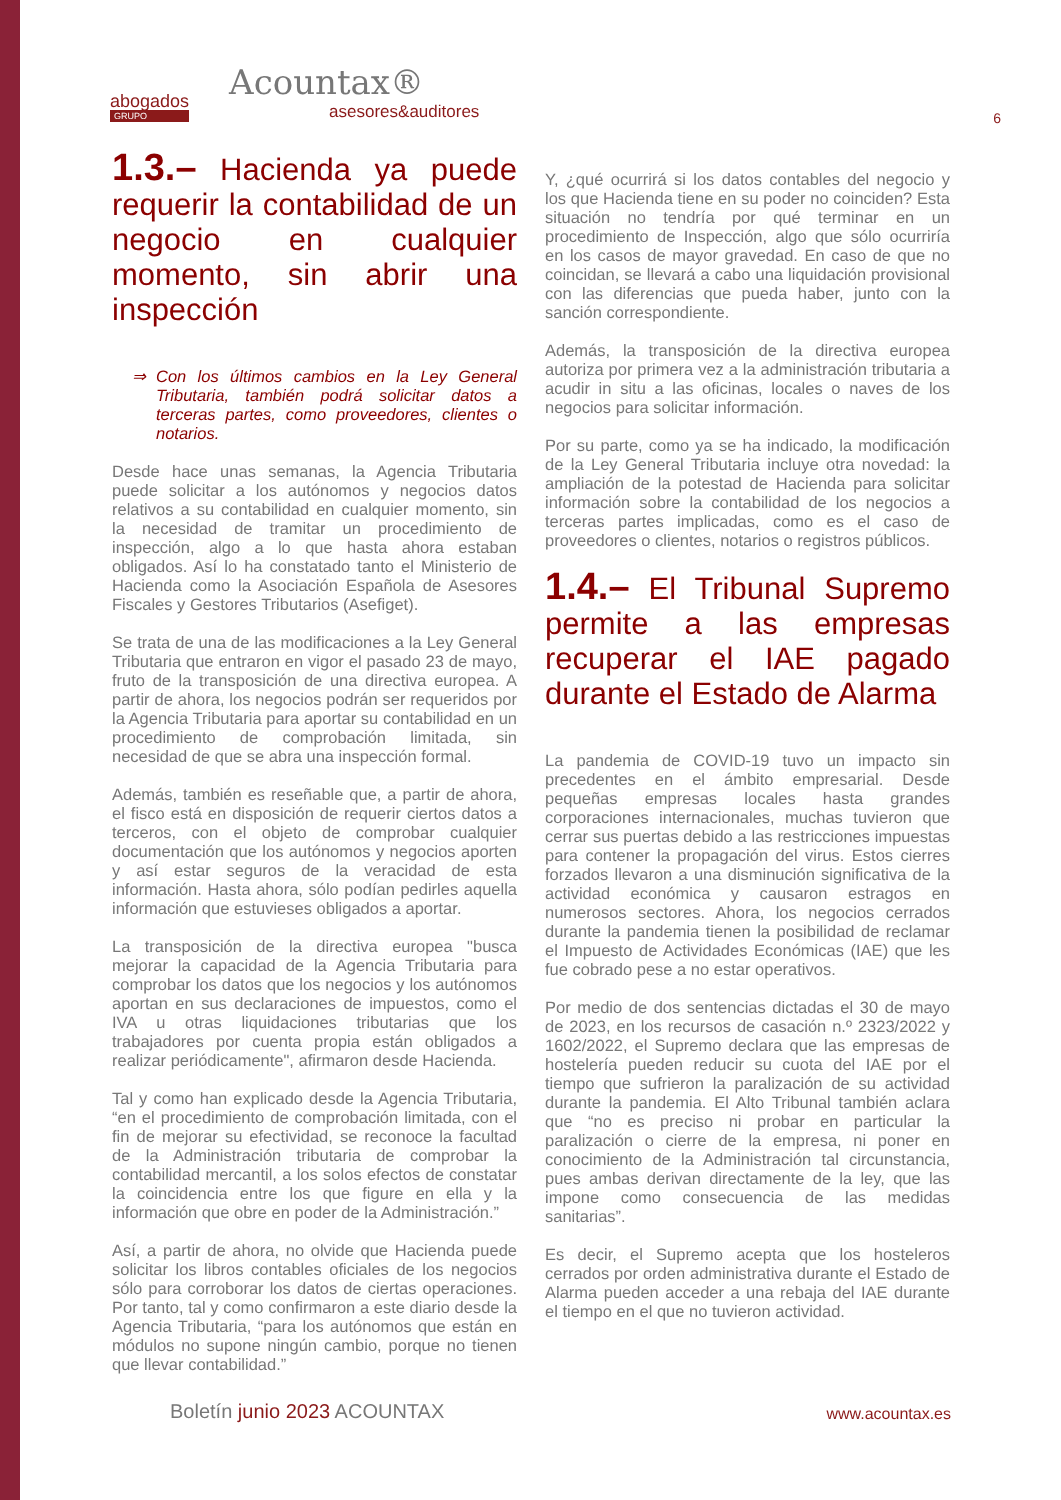abogados
GRUPO
Acountax®
asesores&auditores
6
1.3.– Hacienda ya puede requerir la contabilidad de un negocio en cualquier momento, sin abrir una inspección
⇒ Con los últimos cambios en la Ley General Tributaria, también podrá solicitar datos a terceras partes, como proveedores, clientes o notarios.
Desde hace unas semanas, la Agencia Tributaria puede solicitar a los autónomos y negocios datos relativos a su contabilidad en cualquier momento, sin la necesidad de tramitar un procedimiento de inspección, algo a lo que hasta ahora estaban obligados. Así lo ha constatado tanto el Ministerio de Hacienda como la Asociación Española de Asesores Fiscales y Gestores Tributarios (Asefiget).
Se trata de una de las modificaciones a la Ley General Tributaria que entraron en vigor el pasado 23 de mayo, fruto de la transposición de una directiva europea. A partir de ahora, los negocios podrán ser requeridos por la Agencia Tributaria para aportar su contabilidad en un procedimiento de comprobación limitada, sin necesidad de que se abra una inspección formal.
Además, también es reseñable que, a partir de ahora, el fisco está en disposición de requerir ciertos datos a terceros, con el objeto de comprobar cualquier documentación que los autónomos y negocios aporten y así estar seguros de la veracidad de esta información. Hasta ahora, sólo podían pedirles aquella información que estuvieses obligados a aportar.
La transposición de la directiva europea "busca mejorar la capacidad de la Agencia Tributaria para comprobar los datos que los negocios y los autónomos aportan en sus declaraciones de impuestos, como el IVA u otras liquidaciones tributarias que los trabajadores por cuenta propia están obligados a realizar periódicamente", afirmaron desde Hacienda.
Tal y como han explicado desde la Agencia Tributaria, “en el procedimiento de comprobación limitada, con el fin de mejorar su efectividad, se reconoce la facultad de la Administración tributaria de comprobar la contabilidad mercantil, a los solos efectos de constatar la coincidencia entre los que figure en ella y la información que obre en poder de la Administración.”
Así, a partir de ahora, no olvide que Hacienda puede solicitar los libros contables oficiales de los negocios sólo para corroborar los datos de ciertas operaciones. Por tanto, tal y como confirmaron a este diario desde la Agencia Tributaria, “para los autónomos que están en módulos no supone ningún cambio, porque no tienen que llevar contabilidad.”
Y, ¿qué ocurrirá si los datos contables del negocio y los que Hacienda tiene en su poder no coinciden? Esta situación no tendría por qué terminar en un procedimiento de Inspección, algo que sólo ocurriría en los casos de mayor gravedad. En caso de que no coincidan, se llevará a cabo una liquidación provisional con las diferencias que pueda haber, junto con la sanción correspondiente.
Además, la transposición de la directiva europea autoriza por primera vez a la administración tributaria a acudir in situ a las oficinas, locales o naves de los negocios para solicitar información.
Por su parte, como ya se ha indicado, la modificación de la Ley General Tributaria incluye otra novedad: la ampliación de la potestad de Hacienda para solicitar información sobre la contabilidad de los negocios a terceras partes implicadas, como es el caso de proveedores o clientes, notarios o registros públicos.
1.4.– El Tribunal Supremo permite a las empresas recuperar el IAE pagado durante el Estado de Alarma
La pandemia de COVID-19 tuvo un impacto sin precedentes en el ámbito empresarial. Desde pequeñas empresas locales hasta grandes corporaciones internacionales, muchas tuvieron que cerrar sus puertas debido a las restricciones impuestas para contener la propagación del virus. Estos cierres forzados llevaron a una disminución significativa de la actividad económica y causaron estragos en numerosos sectores. Ahora, los negocios cerrados durante la pandemia tienen la posibilidad de reclamar el Impuesto de Actividades Económicas (IAE) que les fue cobrado pese a no estar operativos.
Por medio de dos sentencias dictadas el 30 de mayo de 2023, en los recursos de casación n.º 2323/2022 y 1602/2022, el Supremo declara que las empresas de hostelería pueden reducir su cuota del IAE por el tiempo que sufrieron la paralización de su actividad durante la pandemia. El Alto Tribunal también aclara que “no es preciso ni probar en particular la paralización o cierre de la empresa, ni poner en conocimiento de la Administración tal circunstancia, pues ambas derivan directamente de la ley, que las impone como consecuencia de las medidas sanitarias”.
Es decir, el Supremo acepta que los hosteleros cerrados por orden administrativa durante el Estado de Alarma pueden acceder a una rebaja del IAE durante el tiempo en el que no tuvieron actividad.
Boletín junio 2023 ACOUNTAX www.acountax.es